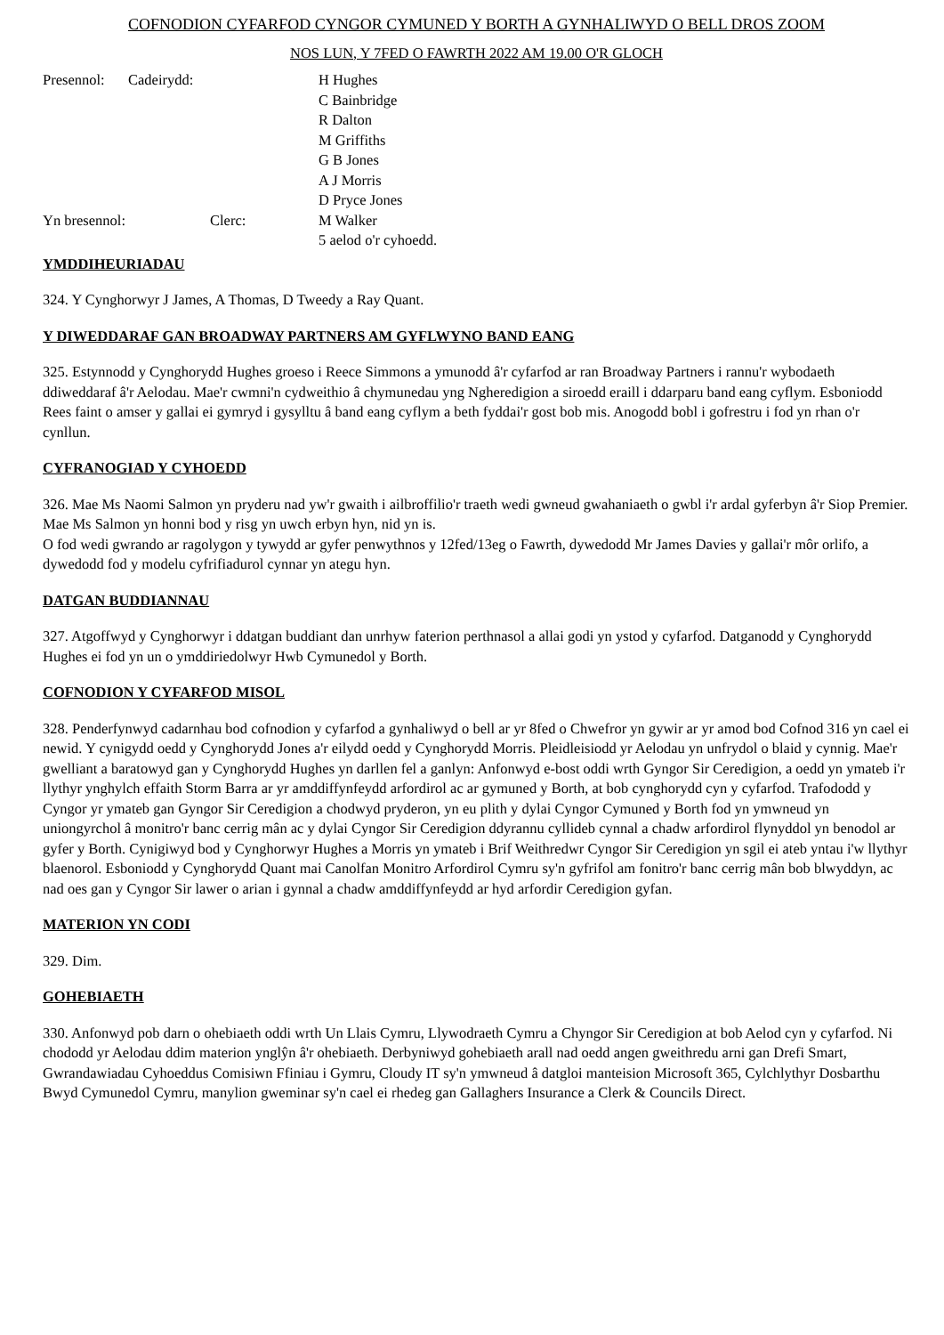COFNODION CYFARFOD CYNGOR CYMUNED Y BORTH A GYNHALIWYD O BELL DROS ZOOM
NOS LUN, Y 7FED O FAWRTH 2022 AM 19.00 O'R GLOCH
| Presennol: | Cadeirydd: | H Hughes C Bainbridge R Dalton M Griffiths G B Jones A J Morris D Pryce Jones |
| Yn bresennol: Clerc: | | M Walker 5 aelod o'r cyhoedd. |
YMDDIHEURIADAU
324. Y Cynghorwyr J James, A Thomas, D Tweedy a Ray Quant.
Y DIWEDDARAF GAN BROADWAY PARTNERS AM GYFLWYNO BAND EANG
325. Estynnodd y Cynghorydd Hughes groeso i Reece Simmons a ymunodd â'r cyfarfod ar ran Broadway Partners i rannu'r wybodaeth ddiweddaraf â'r Aelodau. Mae'r cwmni'n cydweithio â chymunedau yng Ngheredigion a siroedd eraill i ddarparu band eang cyflym. Esboniodd Rees faint o amser y gallai ei gymryd i gysylltu â band eang cyflym a beth fyddai'r gost bob mis. Anogodd bobl i gofrestru i fod yn rhan o'r cynllun.
CYFRANOGIAD Y CYHOEDD
326. Mae Ms Naomi Salmon yn pryderu nad yw'r gwaith i ailbroffilio'r traeth wedi gwneud gwahaniaeth o gwbl i'r ardal gyferbyn â'r Siop Premier. Mae Ms Salmon yn honni bod y risg yn uwch erbyn hyn, nid yn is.
O fod wedi gwrando ar ragolygon y tywydd ar gyfer penwythnos y 12fed/13eg o Fawrth, dywedodd Mr James Davies y gallai'r môr orlifo, a dywedodd fod y modelu cyfrifiadurol cynnar yn ategu hyn.
DATGAN BUDDIANNAU
327. Atgoffwyd y Cynghorwyr i ddatgan buddiant dan unrhyw faterion perthnasol a allai godi yn ystod y cyfarfod. Datganodd y Cynghorydd Hughes ei fod yn un o ymddiriedolwyr Hwb Cymunedol y Borth.
COFNODION Y CYFARFOD MISOL
328. Penderfynwyd cadarnhau bod cofnodion y cyfarfod a gynhaliwyd o bell ar yr 8fed o Chwefror yn gywir ar yr amod bod Cofnod 316 yn cael ei newid. Y cynigydd oedd y Cynghorydd Jones a'r eilydd oedd y Cynghorydd Morris. Pleidleisiodd yr Aelodau yn unfrydol o blaid y cynnig. Mae'r gwelliant a baratowyd gan y Cynghorydd Hughes yn darllen fel a ganlyn: Anfonwyd e-bost oddi wrth Gyngor Sir Ceredigion, a oedd yn ymateb i'r llythyr ynghylch effaith Storm Barra ar yr amddiffynfeydd arfordirol ac ar gymuned y Borth, at bob cynghorydd cyn y cyfarfod. Trafododd y Cyngor yr ymateb gan Gyngor Sir Ceredigion a chodwyd pryderon, yn eu plith y dylai Cyngor Cymuned y Borth fod yn ymwneud yn uniongyrchol â monitro'r banc cerrig mân ac y dylai Cyngor Sir Ceredigion ddyrannu cyllideb cynnal a chadw arfordirol flynyddol yn benodol ar gyfer y Borth. Cynigiwyd bod y Cynghorwyr Hughes a Morris yn ymateb i Brif Weithredwr Cyngor Sir Ceredigion yn sgil ei ateb yntau i'w llythyr blaenorol. Esboniodd y Cynghorydd Quant mai Canolfan Monitro Arfordirol Cymru sy'n gyfrifol am fonitro'r banc cerrig mân bob blwyddyn, ac nad oes gan y Cyngor Sir lawer o arian i gynnal a chadw amddiffynfeydd ar hyd arfordir Ceredigion gyfan.
MATERION YN CODI
329. Dim.
GOHEBIAETH
330. Anfonwyd pob darn o ohebiaeth oddi wrth Un Llais Cymru, Llywodraeth Cymru a Chyngor Sir Ceredigion at bob Aelod cyn y cyfarfod. Ni chododd yr Aelodau ddim materion ynglŷn â'r ohebiaeth. Derbyniwyd gohebiaeth arall nad oedd angen gweithredu arni gan Drefi Smart, Gwrandawiadau Cyhoeddus Comisiwn Ffiniau i Gymru, Cloudy IT sy'n ymwneud â datgloi manteision Microsoft 365, Cylchlythyr Dosbarthu Bwyd Cymunedol Cymru, manylion gweminar sy'n cael ei rhedeg gan Gallaghers Insurance a Clerk & Councils Direct.